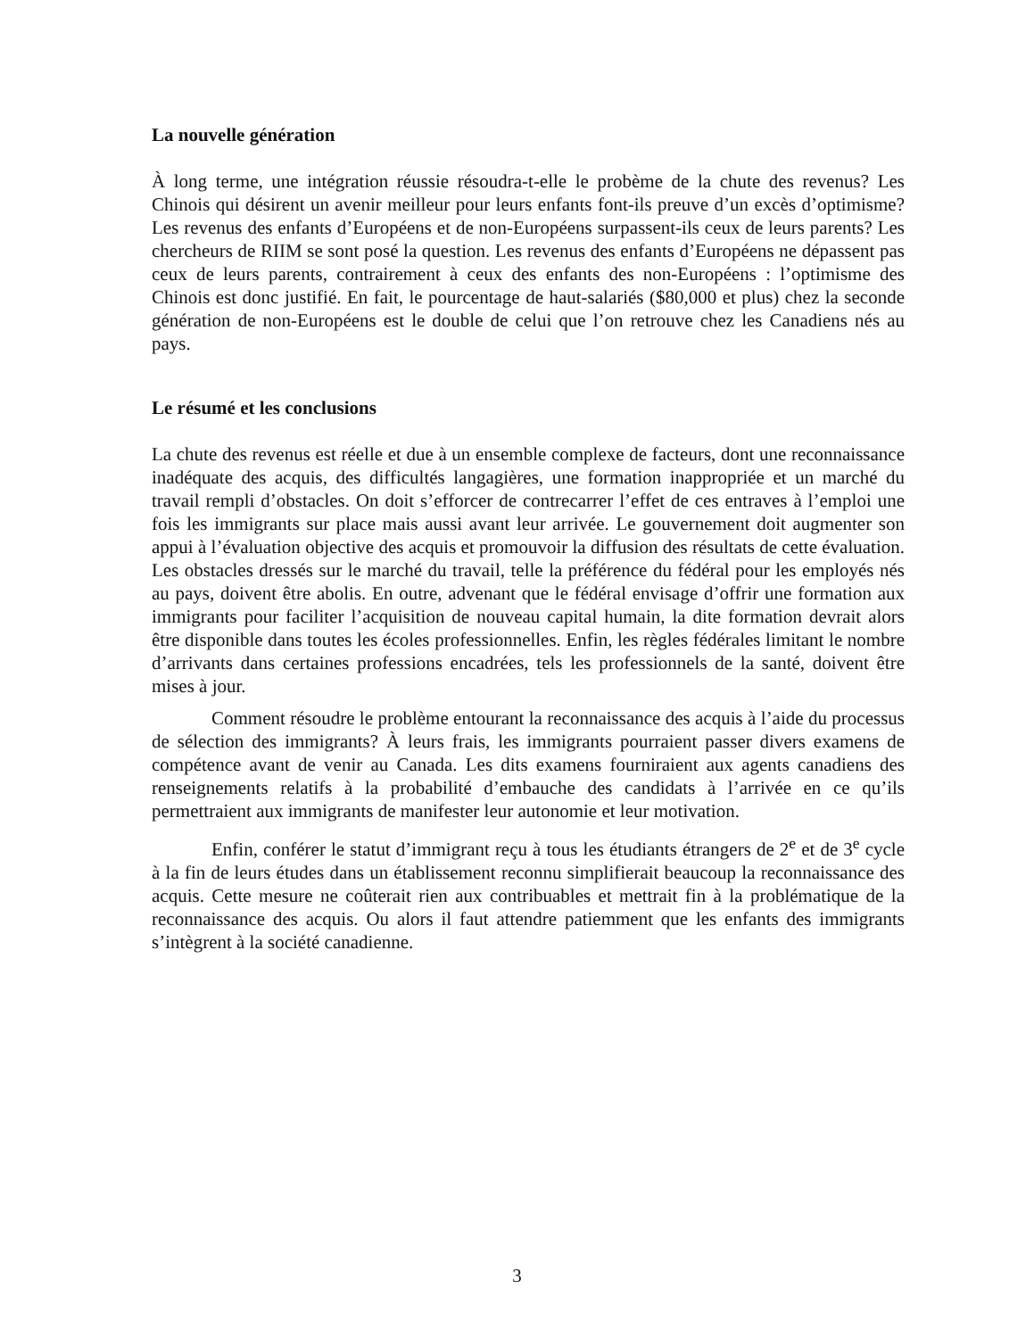La nouvelle génération
À long terme, une intégration réussie résoudra-t-elle le probème de la chute des revenus? Les Chinois qui désirent un avenir meilleur pour leurs enfants font-ils preuve d’un excès d’optimisme? Les revenus des enfants d’Européens et de non-Européens surpassent-ils ceux de leurs parents? Les chercheurs de RIIM se sont posé la question. Les revenus des enfants d’Européens ne dépassent pas ceux de leurs parents, contrairement à ceux des enfants des non-Européens : l’optimisme des Chinois est donc justifié. En fait, le pourcentage de haut-salariés ($80,000 et plus) chez la seconde génération de non-Européens est le double de celui que l’on retrouve chez les Canadiens nés au pays.
Le résumé et les conclusions
La chute des revenus est réelle et due à un ensemble complexe de facteurs, dont une reconnaissance inadéquate des acquis, des difficultés langagières, une formation inappropriée et un marché du travail rempli d’obstacles. On doit s’efforcer de contrecarrer l’effet de ces entraves à l’emploi une fois les immigrants sur place mais aussi avant leur arrivée. Le gouvernement doit augmenter son appui à l’évaluation objective des acquis et promouvoir la diffusion des résultats de cette évaluation. Les obstacles dressés sur le marché du travail, telle la préférence du fédéral pour les employés nés au pays, doivent être abolis. En outre, advenant que le fédéral envisage d’offrir une formation aux immigrants pour faciliter l’acquisition de nouveau capital humain, la dite formation devrait alors être disponible dans toutes les écoles professionnelles. Enfin, les règles fédérales limitant le nombre d’arrivants dans certaines professions encadrées, tels les professionnels de la santé, doivent être mises à jour.
Comment résoudre le problème entourant la reconnaissance des acquis à l’aide du processus de sélection des immigrants? À leurs frais, les immigrants pourraient passer divers examens de compétence avant de venir au Canada. Les dits examens fourniraient aux agents canadiens des renseignements relatifs à la probabilité d’embauche des candidats à l’arrivée en ce qu’ils permettraient aux immigrants de manifester leur autonomie et leur motivation.
Enfin, conférer le statut d’immigrant reçu à tous les étudiants étrangers de 2<sup>e</sup> et de 3<sup>e</sup> cycle à la fin de leurs études dans un établissement reconnu simplifierait beaucoup la reconnaissance des acquis. Cette mesure ne coûterait rien aux contribuables et mettrait fin à la problématique de la reconnaissance des acquis. Ou alors il faut attendre patiemment que les enfants des immigrants s’intègrent à la société canadienne.
3